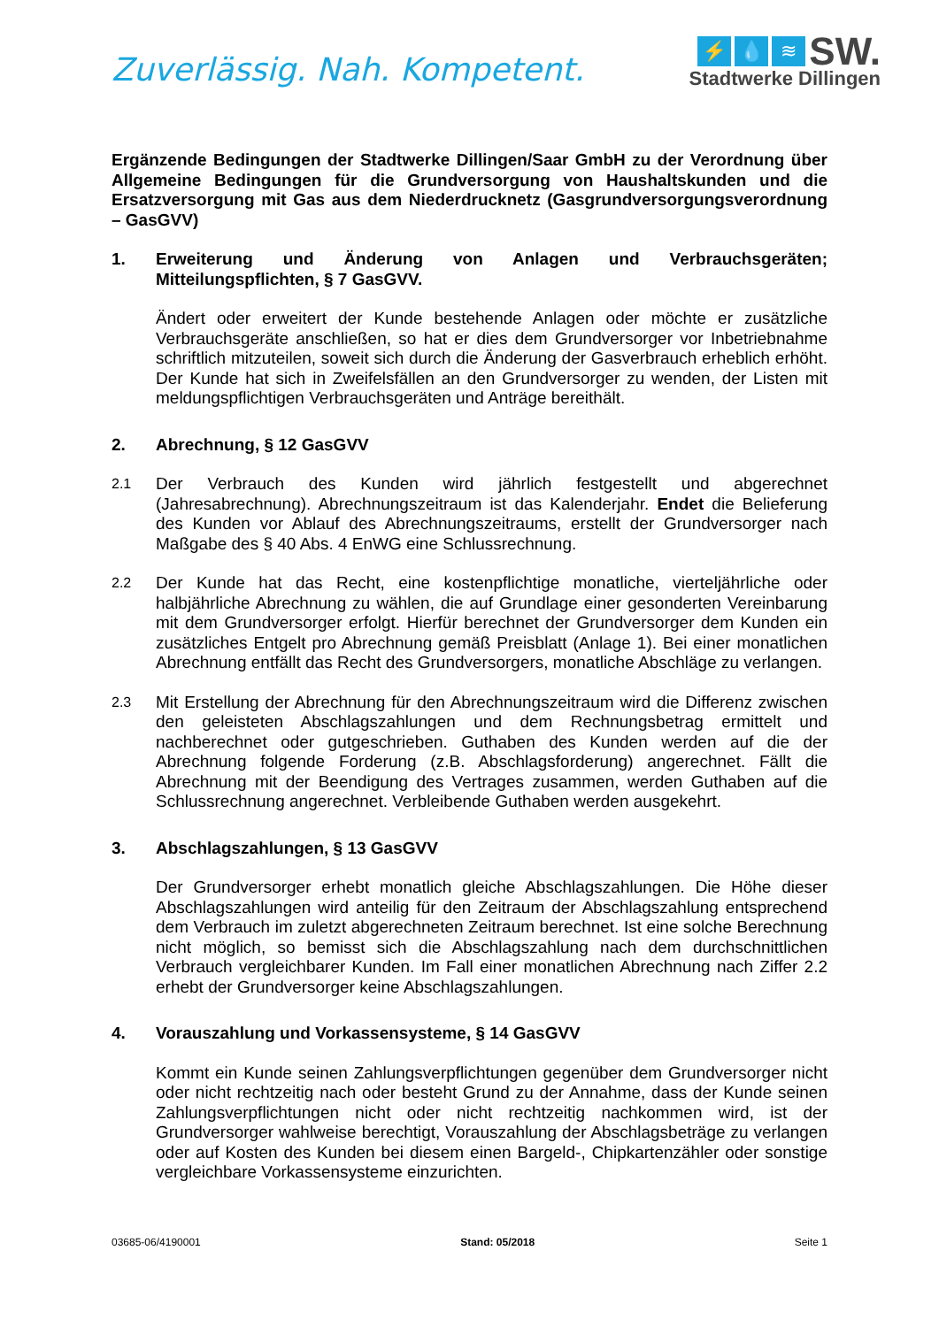Zuverlässig. Nah. Kompetent.
⚡ 💧 ≋ SW.
Stadtwerke Dillingen
Ergänzende Bedingungen der Stadtwerke Dillingen/Saar GmbH zu der Verordnung über Allgemeine Bedingungen für die Grundversorgung von Haushaltskunden und die Ersatzversorgung mit Gas aus dem Niederdrucknetz (Gasgrundversorgungsverordnung – GasGVV)
1. Erweiterung und Änderung von Anlagen und Verbrauchsgeräten; Mitteilungspflichten, § 7 GasGVV.
Ändert oder erweitert der Kunde bestehende Anlagen oder möchte er zusätzliche Verbrauchsgeräte anschließen, so hat er dies dem Grundversorger vor Inbetriebnahme schriftlich mitzuteilen, soweit sich durch die Änderung der Gasverbrauch erheblich erhöht. Der Kunde hat sich in Zweifelsfällen an den Grundversorger zu wenden, der Listen mit meldungspflichtigen Verbrauchsgeräten und Anträge bereithält.
2. Abrechnung, § 12 GasGVV
2.1
Der Verbrauch des Kunden wird jährlich festgestellt und abgerechnet (Jahresabrechnung). Abrechnungszeitraum ist das Kalenderjahr. Endet die Belieferung des Kunden vor Ablauf des Abrechnungszeitraums, erstellt der Grundversorger nach Maßgabe des § 40 Abs. 4 EnWG eine Schlussrechnung.
2.2
Der Kunde hat das Recht, eine kostenpflichtige monatliche, vierteljährliche oder halbjährliche Abrechnung zu wählen, die auf Grundlage einer gesonderten Vereinbarung mit dem Grundversorger erfolgt. Hierfür berechnet der Grundversorger dem Kunden ein zusätzliches Entgelt pro Abrechnung gemäß Preisblatt (Anlage 1). Bei einer monatlichen Abrechnung entfällt das Recht des Grundversorgers, monatliche Abschläge zu verlangen.
2.3
Mit Erstellung der Abrechnung für den Abrechnungszeitraum wird die Differenz zwischen den geleisteten Abschlagszahlungen und dem Rechnungsbetrag ermittelt und nachberechnet oder gutgeschrieben. Guthaben des Kunden werden auf die der Abrechnung folgende Forderung (z.B. Abschlagsforderung) angerechnet. Fällt die Abrechnung mit der Beendigung des Vertrages zusammen, werden Guthaben auf die Schlussrechnung angerechnet. Verbleibende Guthaben werden ausgekehrt.
3. Abschlagszahlungen, § 13 GasGVV
Der Grundversorger erhebt monatlich gleiche Abschlagszahlungen. Die Höhe dieser Abschlagszahlungen wird anteilig für den Zeitraum der Abschlagszahlung entsprechend dem Verbrauch im zuletzt abgerechneten Zeitraum berechnet. Ist eine solche Berechnung nicht möglich, so bemisst sich die Abschlagszahlung nach dem durchschnittlichen Verbrauch vergleichbarer Kunden. Im Fall einer monatlichen Abrechnung nach Ziffer 2.2 erhebt der Grundversorger keine Abschlagszahlungen.
4. Vorauszahlung und Vorkassensysteme, § 14 GasGVV
Kommt ein Kunde seinen Zahlungsverpflichtungen gegenüber dem Grundversorger nicht oder nicht rechtzeitig nach oder besteht Grund zu der Annahme, dass der Kunde seinen Zahlungsverpflichtungen nicht oder nicht rechtzeitig nachkommen wird, ist der Grundversorger wahlweise berechtigt, Vorauszahlung der Abschlagsbeträge zu verlangen oder auf Kosten des Kunden bei diesem einen Bargeld-, Chipkartenzähler oder sonstige vergleichbare Vorkassensysteme einzurichten.
03685-06/4190001 Stand: 05/2018 Seite 1